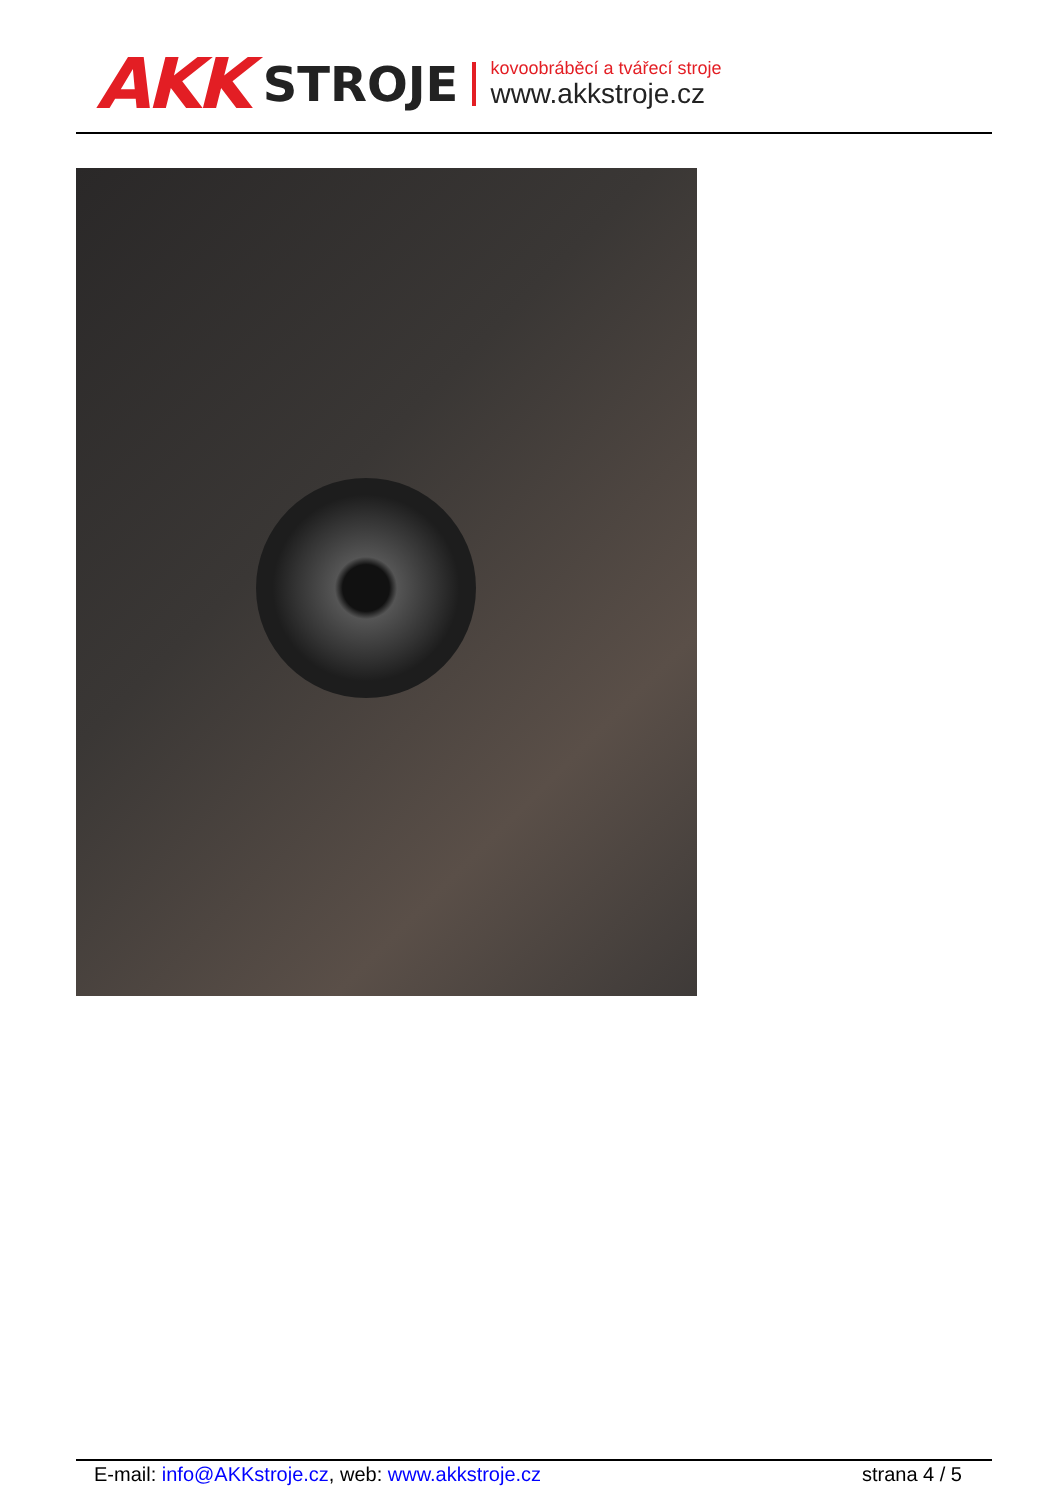AKK STROJE
kovoobráběcí a tvářecí stroje
www.akkstroje.cz
E-mail: info@AKKstroje.cz, web: www.akkstroje.cz strana 4 / 5